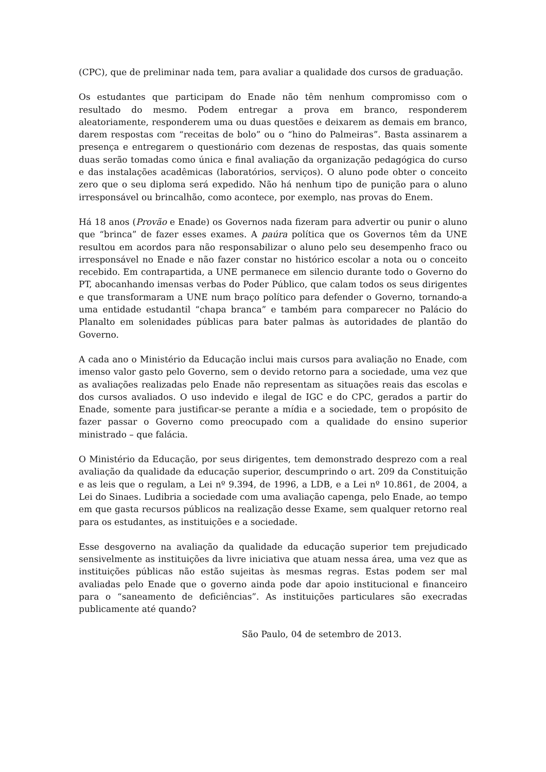(CPC), que de preliminar nada tem, para avaliar a qualidade dos cursos de graduação.
Os estudantes que participam do Enade não têm nenhum compromisso com o resultado do mesmo. Podem entregar a prova em branco, responderem aleatoriamente, responderem uma ou duas questões e deixarem as demais em branco, darem respostas com “receitas de bolo” ou o “hino do Palmeiras”. Basta assinarem a presença e entregarem o questionário com dezenas de respostas, das quais somente duas serão tomadas como única e final avaliação da organização pedagógica do curso e das instalações acadêmicas (laboratórios, serviços). O aluno pode obter o conceito zero que o seu diploma será expedido. Não há nenhum tipo de punição para o aluno irresponsável ou brincalhão, como acontece, por exemplo, nas provas do Enem.
Há 18 anos (Provão e Enade) os Governos nada fizeram para advertir ou punir o aluno que “brinca” de fazer esses exames. A paúra política que os Governos têm da UNE resultou em acordos para não responsabilizar o aluno pelo seu desempenho fraco ou irresponsável no Enade e não fazer constar no histórico escolar a nota ou o conceito recebido. Em contrapartida, a UNE permanece em silencio durante todo o Governo do PT, abocanhando imensas verbas do Poder Público, que calam todos os seus dirigentes e que transformaram a UNE num braço político para defender o Governo, tornando-a uma entidade estudantil “chapa branca” e também para comparecer no Palácio do Planalto em solenidades públicas para bater palmas às autoridades de plantão do Governo.
A cada ano o Ministério da Educação inclui mais cursos para avaliação no Enade, com imenso valor gasto pelo Governo, sem o devido retorno para a sociedade, uma vez que as avaliações realizadas pelo Enade não representam as situações reais das escolas e dos cursos avaliados. O uso indevido e ilegal de IGC e do CPC, gerados a partir do Enade, somente para justificar-se perante a mídia e a sociedade, tem o propósito de fazer passar o Governo como preocupado com a qualidade do ensino superior ministrado – que falácia.
O Ministério da Educação, por seus dirigentes, tem demonstrado desprezo com a real avaliação da qualidade da educação superior, descumprindo o art. 209 da Constituição e as leis que o regulam, a Lei nº 9.394, de 1996, a LDB, e a Lei nº 10.861, de 2004, a Lei do Sinaes. Ludibria a sociedade com uma avaliação capenga, pelo Enade, ao tempo em que gasta recursos públicos na realização desse Exame, sem qualquer retorno real para os estudantes, as instituições e a sociedade.
Esse desgoverno na avaliação da qualidade da educação superior tem prejudicado sensivelmente as instituições da livre iniciativa que atuam nessa área, uma vez que as instituições públicas não estão sujeitas às mesmas regras. Estas podem ser mal avaliadas pelo Enade que o governo ainda pode dar apoio institucional e financeiro para o “saneamento de deficiências”. As instituições particulares são execradas publicamente até quando?
São Paulo, 04 de setembro de 2013.